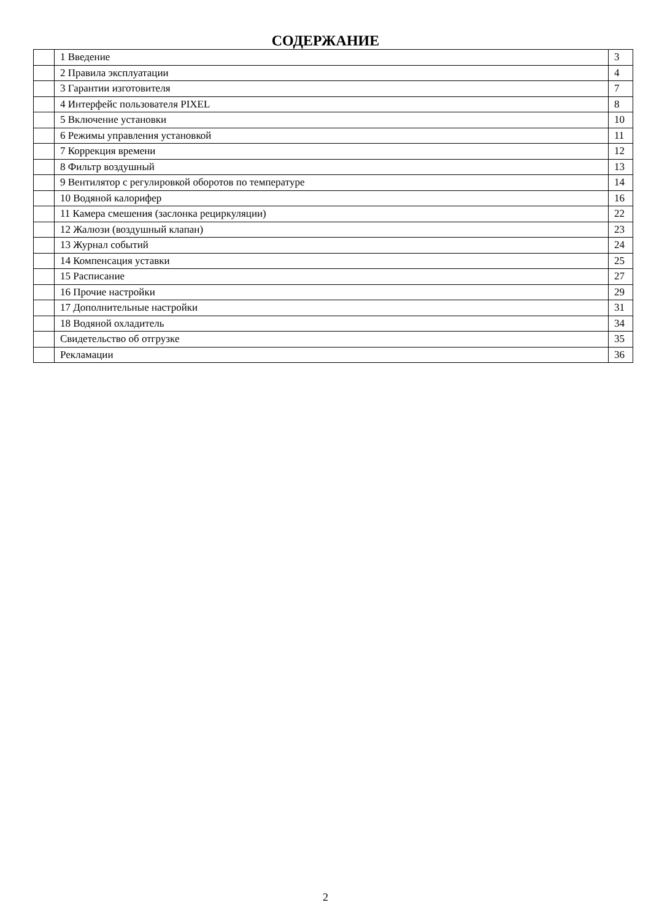СОДЕРЖАНИЕ
| | 1 Введение | 3 |
| | 2 Правила эксплуатации | 4 |
| | 3 Гарантии изготовителя | 7 |
| | 4 Интерфейс пользователя PIXEL | 8 |
| | 5 Включение установки | 10 |
| | 6 Режимы управления установкой | 11 |
| | 7 Коррекция времени | 12 |
| | 8 Фильтр воздушный | 13 |
| | 9 Вентилятор с регулировкой оборотов по температуре | 14 |
| | 10 Водяной калорифер | 16 |
| | 11 Камера смешения (заслонка рециркуляции) | 22 |
| | 12 Жалюзи (воздушный клапан) | 23 |
| | 13 Журнал событий | 24 |
| | 14 Компенсация уставки | 25 |
| | 15 Расписание | 27 |
| | 16 Прочие настройки | 29 |
| | 17 Дополнительные настройки | 31 |
| | 18 Водяной охладитель | 34 |
| | Свидетельство об отгрузке | 35 |
| | Рекламации | 36 |
2